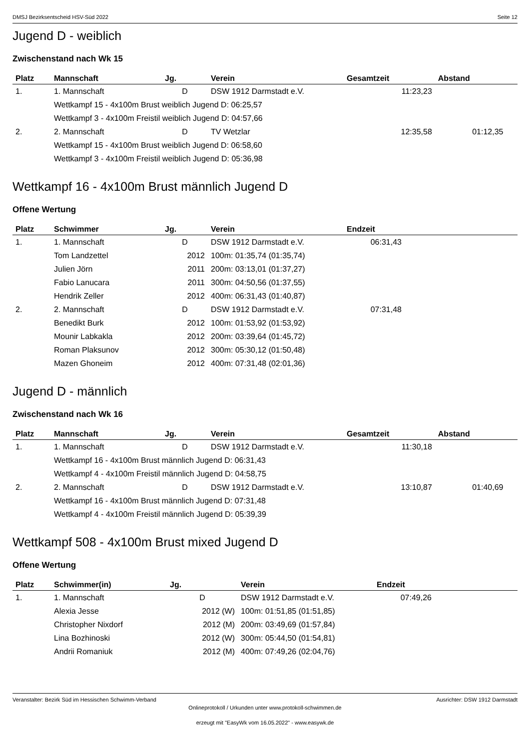DMSJ Bezirksentscheid HSV-Süd 2022 Seite 12
Jugend D - weiblich
Zwischenstand nach Wk 15
| Platz | Mannschaft | Jg. | Verein | Gesamtzeit | Abstand | |
| --- | --- | --- | --- | --- | --- | --- |
| 1. | 1. Mannschaft | D | DSW 1912 Darmstadt e.V. | 11:23,23 | | |
| | Wettkampf 15 - 4x100m Brust weiblich Jugend D: 06:25,57 | | | | | |
| | Wettkampf 3 - 4x100m Freistil weiblich Jugend D: 04:57,66 | | | | | |
| 2. | 2. Mannschaft | D | TV Wetzlar | 12:35,58 | 01:12,35 | |
| | Wettkampf 15 - 4x100m Brust weiblich Jugend D: 06:58,60 | | | | | |
| | Wettkampf 3 - 4x100m Freistil weiblich Jugend D: 05:36,98 | | | | | |
Wettkampf 16 - 4x100m Brust männlich Jugend D
Offene Wertung
| Platz | Schwimmer | Jg. | Verein | Endzeit | |
| --- | --- | --- | --- | --- | --- |
| 1. | 1. Mannschaft | D | DSW 1912 Darmstadt e.V. | 06:31,43 | |
| | Tom Landzettel | 2012 | 100m: 01:35,74 (01:35,74) | | |
| | Julien Jörn | 2011 | 200m: 03:13,01 (01:37,27) | | |
| | Fabio Lanucara | 2011 | 300m: 04:50,56 (01:37,55) | | |
| | Hendrik Zeller | 2012 | 400m: 06:31,43 (01:40,87) | | |
| 2. | 2. Mannschaft | D | DSW 1912 Darmstadt e.V. | 07:31,48 | |
| | Benedikt Burk | 2012 | 100m: 01:53,92 (01:53,92) | | |
| | Mounir Labkakla | 2012 | 200m: 03:39,64 (01:45,72) | | |
| | Roman Plaksunov | 2012 | 300m: 05:30,12 (01:50,48) | | |
| | Mazen Ghoneim | 2012 | 400m: 07:31,48 (02:01,36) | | |
Jugend D - männlich
Zwischenstand nach Wk 16
| Platz | Mannschaft | Jg. | Verein | Gesamtzeit | Abstand | |
| --- | --- | --- | --- | --- | --- | --- |
| 1. | 1. Mannschaft | D | DSW 1912 Darmstadt e.V. | 11:30,18 | | |
| | Wettkampf 16 - 4x100m Brust männlich Jugend D: 06:31,43 | | | | | |
| | Wettkampf 4 - 4x100m Freistil männlich Jugend D: 04:58,75 | | | | | |
| 2. | 2. Mannschaft | D | DSW 1912 Darmstadt e.V. | 13:10,87 | 01:40,69 | |
| | Wettkampf 16 - 4x100m Brust männlich Jugend D: 07:31,48 | | | | | |
| | Wettkampf 4 - 4x100m Freistil männlich Jugend D: 05:39,39 | | | | | |
Wettkampf 508 - 4x100m Brust mixed Jugend D
Offene Wertung
| Platz | Schwimmer(in) | Jg. | Verein | Endzeit | |
| --- | --- | --- | --- | --- | --- |
| 1. | 1. Mannschaft | D | DSW 1912 Darmstadt e.V. | 07:49,26 | |
| | Alexia Jesse | 2012 (W) | 100m: 01:51,85 (01:51,85) | | |
| | Christopher Nixdorf | 2012 (M) | 200m: 03:49,69 (01:57,84) | | |
| | Lina Bozhinoski | 2012 (W) | 300m: 05:44,50 (01:54,81) | | |
| | Andrii Romaniuk | 2012 (M) | 400m: 07:49,26 (02:04,76) | | |
Veranstalter: Bezirk Süd im Hessischen Schwimm-Verband Ausrichter: DSW 1912 Darmstadt
Onlineprotokoll / Urkunden unter www.protokoll-schwimmen.de
erzeugt mit "EasyWk vom 16.05.2022" - www.easywk.de